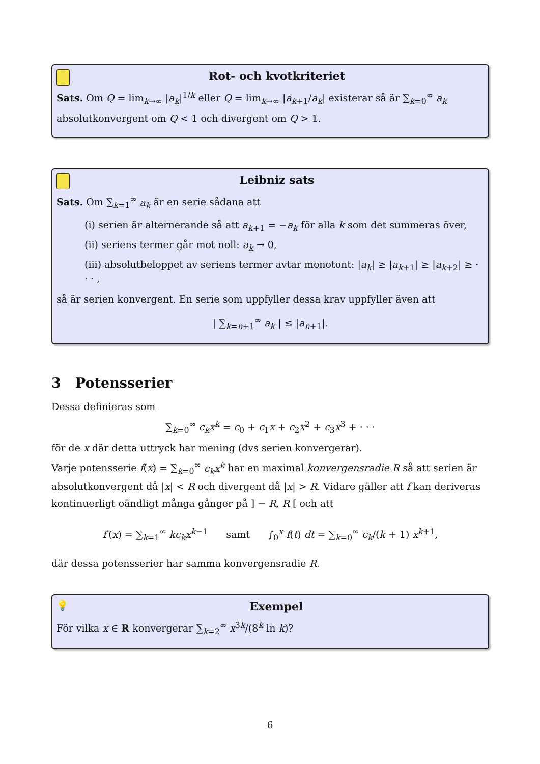Rot- och kvotkriteriet
Sats. Om Q = lim<sub>k→∞</sub> |a<sub>k</sub>|<sup>1/k</sup> eller Q = lim<sub>k→∞</sub> |a<sub>k+1</sub>/a<sub>k</sub>| existerar så är ∑<sub>k=0</sub><sup>∞</sup> a<sub>k</sub> absolutkonvergent om Q < 1 och divergent om Q > 1.
Leibniz sats
Sats. Om ∑<sub>k=1</sub><sup>∞</sup> a<sub>k</sub> är en serie sådana att
(i) serien är alternerande så att a<sub>k+1</sub> = −a<sub>k</sub> för alla k som det summeras över,
(ii) seriens termer går mot noll: a<sub>k</sub> → 0,
(iii) absolutbeloppet av seriens termer avtar monotont: |a<sub>k</sub>| ≥ |a<sub>k+1</sub>| ≥ |a<sub>k+2</sub>| ≥ · · · ,
så är serien konvergent. En serie som uppfyller dessa krav uppfyller även att
| ∑<sub>k=n+1</sub><sup>∞</sup> a<sub>k</sub> | ≤ |a<sub>n+1</sub>|.
3 Potensserier
Dessa definieras som
∑<sub>k=0</sub><sup>∞</sup> c<sub>k</sub>x<sup>k</sup> = c<sub>0</sub> + c<sub>1</sub>x + c<sub>2</sub>x<sup>2</sup> + c<sub>3</sub>x<sup>3</sup> + · · ·
för de x där detta uttryck har mening (dvs serien konvergerar).
Varje potensserie f(x) = ∑<sub>k=0</sub><sup>∞</sup> c<sub>k</sub>x<sup>k</sup> har en maximal konvergensradie R så att serien är absolutkonvergent då |x| < R och divergent då |x| > R. Vidare gäller att f kan deriveras kontinuerligt oändligt många gånger på ] − R, R [ och att
f′(x) = ∑<sub>k=1</sub><sup>∞</sup> kc<sub>k</sub>x<sup>k−1</sup> samt ∫<sub>0</sub><sup>x</sup> f(t) dt = ∑<sub>k=0</sub><sup>∞</sup> c<sub>k</sub>/(k + 1) x<sup>k+1</sup>,
där dessa potensserier har samma konvergensradie R.
💡
Exempel
För vilka x ∈ R konvergerar ∑<sub>k=2</sub><sup>∞</sup> x<sup>3k</sup>/(8<sup>k</sup> ln k)?
6